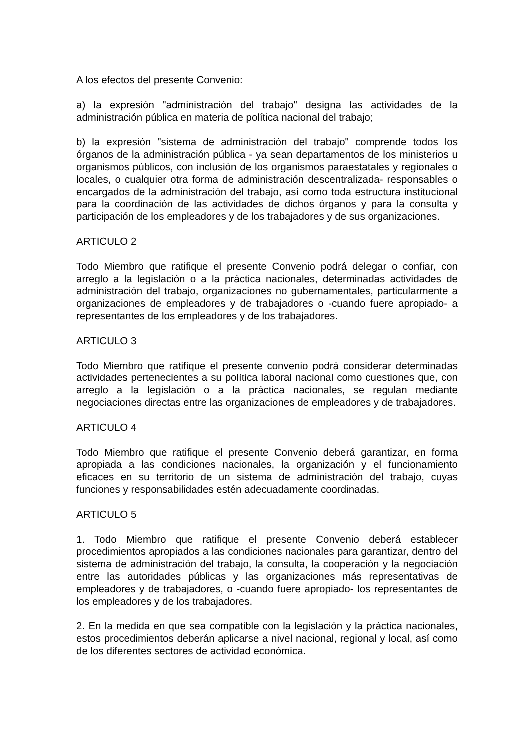A los efectos del presente Convenio:
a) la expresión "administración del trabajo" designa las actividades de la administración pública en materia de política nacional del trabajo;
b) la expresión "sistema de administración del trabajo" comprende todos los órganos de la administración pública - ya sean departamentos de los ministerios u organismos públicos, con inclusión de los organismos paraestatales y regionales o locales, o cualquier otra forma de administración descentralizada- responsables o encargados de la administración del trabajo, así como toda estructura institucional para la coordinación de las actividades de dichos órganos y para la consulta y participación de los empleadores y de los trabajadores y de sus organizaciones.
ARTICULO 2
Todo Miembro que ratifique el presente Convenio podrá delegar o confiar, con arreglo a la legislación o a la práctica nacionales, determinadas actividades de administración del trabajo, organizaciones no gubernamentales, particularmente a organizaciones de empleadores y de trabajadores o -cuando fuere apropiado- a representantes de los empleadores y de los trabajadores.
ARTICULO 3
Todo Miembro que ratifique el presente convenio podrá considerar determinadas actividades pertenecientes a su política laboral nacional como cuestiones que, con arreglo a la legislación o a la práctica nacionales, se regulan mediante negociaciones directas entre las organizaciones de empleadores y de trabajadores.
ARTICULO 4
Todo Miembro que ratifique el presente Convenio deberá garantizar, en forma apropiada a las condiciones nacionales, la organización y el funcionamiento eficaces en su territorio de un sistema de administración del trabajo, cuyas funciones y responsabilidades estén adecuadamente coordinadas.
ARTICULO 5
1. Todo Miembro que ratifique el presente Convenio deberá establecer procedimientos apropiados a las condiciones nacionales para garantizar, dentro del sistema de administración del trabajo, la consulta, la cooperación y la negociación entre las autoridades públicas y las organizaciones más representativas de empleadores y de trabajadores, o -cuando fuere apropiado- los representantes de los empleadores y de los trabajadores.
2. En la medida en que sea compatible con la legislación y la práctica nacionales, estos procedimientos deberán aplicarse a nivel nacional, regional y local, así como de los diferentes sectores de actividad económica.